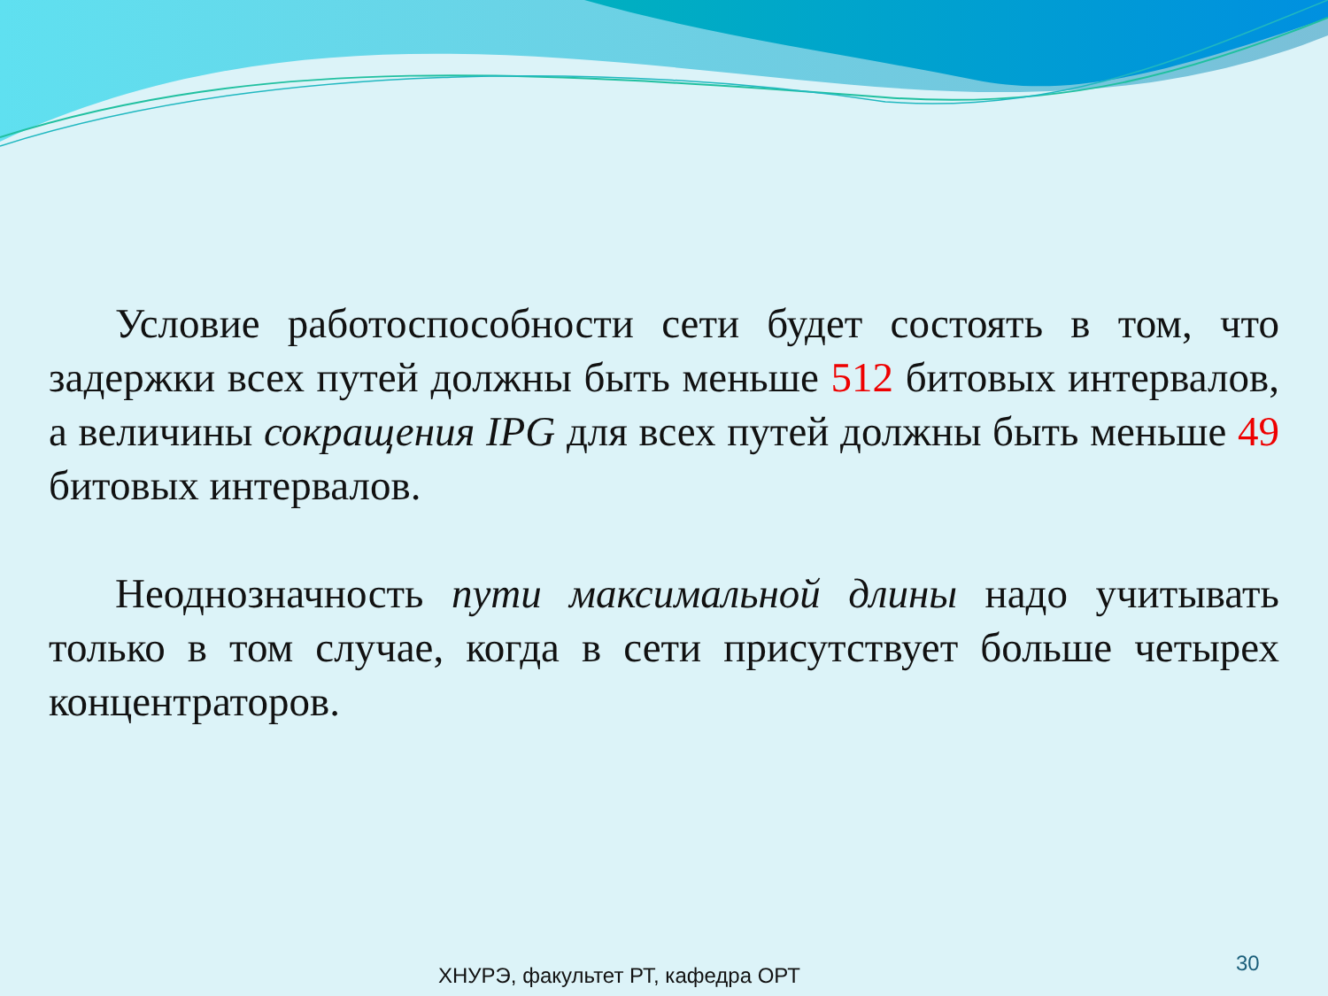Условие работоспособности сети будет состоять в том, что задержки всех путей должны быть меньше 512 битовых интервалов, а величины сокращения IPG для всех путей должны быть меньше 49 битовых интервалов.
Неоднозначность пути максимальной длины надо учитывать только в том случае, когда в сети присутствует больше четырех концентраторов.
30
ХНУРЭ, факультет РТ, кафедра ОРТ